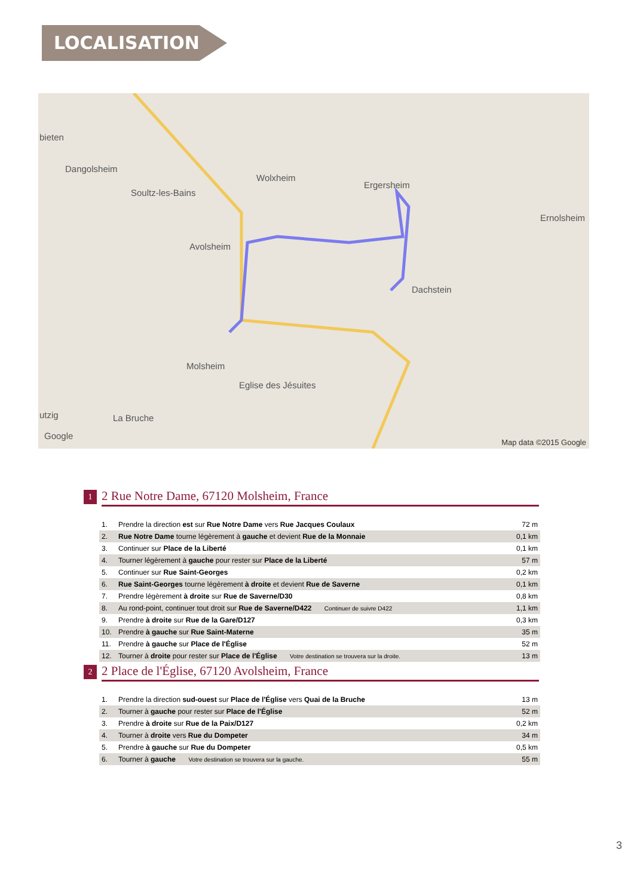LOCALISATION
bieten
Dangolsheim
Soultz-les-Bains
Wolxheim
Ergersheim
Ernolsheim
Avolsheim
Dachstein
Molsheim
Eglise des Jésuites
utzig La Bruche
Google
Map data ©2015 Google
1 2 Rue Notre Dame, 67120 Molsheim, France
| 1. | Prendre la direction est sur Rue Notre Dame vers Rue Jacques Coulaux | 72 m |
| 2. | Rue Notre Dame tourne légèrement à gauche et devient Rue de la Monnaie | 0,1 km |
| 3. | Continuer sur Place de la Liberté | 0,1 km |
| 4. | Tourner légèrement à gauche pour rester sur Place de la Liberté | 57 m |
| 5. | Continuer sur Rue Saint-Georges | 0,2 km |
| 6. | Rue Saint-Georges tourne légèrement à droite et devient Rue de Saverne | 0,1 km |
| 7. | Prendre légèrement à droite sur Rue de Saverne/D30 | 0,8 km |
| 8. | Au rond-point, continuer tout droit sur Rue de Saverne/D422 Continuer de suivre D422 | 1,1 km |
| 9. | Prendre à droite sur Rue de la Gare/D127 | 0,3 km |
| 10. | Prendre à gauche sur Rue Saint-Materne | 35 m |
| 11. | Prendre à gauche sur Place de l'Église | 52 m |
| 12. | Tourner à droite pour rester sur Place de l'Église Votre destination se trouvera sur la droite. | 13 m |
2 2 Place de l'Église, 67120 Avolsheim, France
| 1. | Prendre la direction sud-ouest sur Place de l'Église vers Quai de la Bruche | 13 m |
| 2. | Tourner à gauche pour rester sur Place de l'Église | 52 m |
| 3. | Prendre à droite sur Rue de la Paix/D127 | 0,2 km |
| 4. | Tourner à droite vers Rue du Dompeter | 34 m |
| 5. | Prendre à gauche sur Rue du Dompeter | 0,5 km |
| 6. | Tourner à gauche Votre destination se trouvera sur la gauche. | 55 m |
3